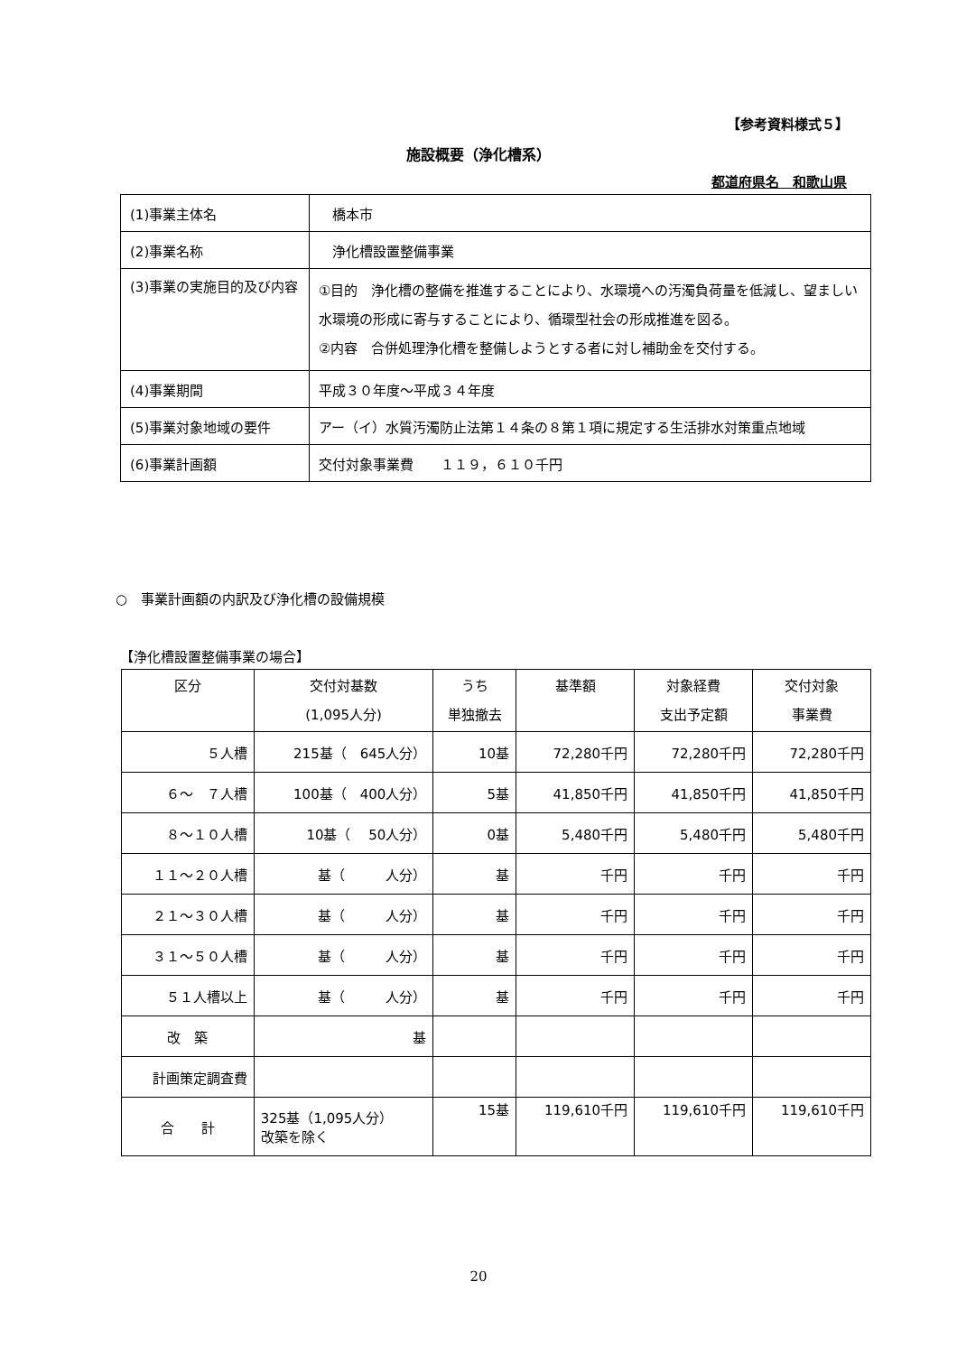【参考資料様式５】
施設概要（浄化槽系）
都道府県名　和歌山県
| (1)事業主体名 | 橋本市 |
| (2)事業名称 | 浄化槽設置整備事業 |
| (3)事業の実施目的及び内容 | ①目的 浄化槽の整備を推進することにより、水環境への汚濁負荷量を低減し、望ましい水環境の形成に寄与することにより、循環型社会の形成推進を図る。 ②内容 合併処理浄化槽を整備しようとする者に対し補助金を交付する。 |
| (4)事業期間 | 平成３０年度～平成３４年度 |
| (5)事業対象地域の要件 | アー（イ）水質汚濁防止法第１４条の８第１項に規定する生活排水対策重点地域 |
| (6)事業計画額 | 交付対象事業費 １１９，６１０千円 |
○　事業計画額の内訳及び浄化槽の設備規模
【浄化槽設置整備事業の場合】
| 区分 | 交付対基数 (1,095人分) | うち 単独撤去 | 基準額 | 対象経費 支出予定額 | 交付対象 事業費 |
| --- | --- | --- | --- | --- | --- |
| ５人槽 | 215基（ 645人分） | 10基 | 72,280千円 | 72,280千円 | 72,280千円 |
| ６～ ７人槽 | 100基（ 400人分） | 5基 | 41,850千円 | 41,850千円 | 41,850千円 |
| ８～１０人槽 | 10基（ 50人分） | 0基 | 5,480千円 | 5,480千円 | 5,480千円 |
| １１～２０人槽 | 基（ 人分） | 基 | 千円 | 千円 | 千円 |
| ２１～３０人槽 | 基（ 人分） | 基 | 千円 | 千円 | 千円 |
| ３１～５０人槽 | 基（ 人分） | 基 | 千円 | 千円 | 千円 |
| ５１人槽以上 | 基（ 人分） | 基 | 千円 | 千円 | 千円 |
| 改 築 | 基 | | | | |
| 計画策定調査費 | | | | | |
| 合 計 | 325基（1,095人分） 改築を除く | 15基 | 119,610千円 | 119,610千円 | 119,610千円 |
20